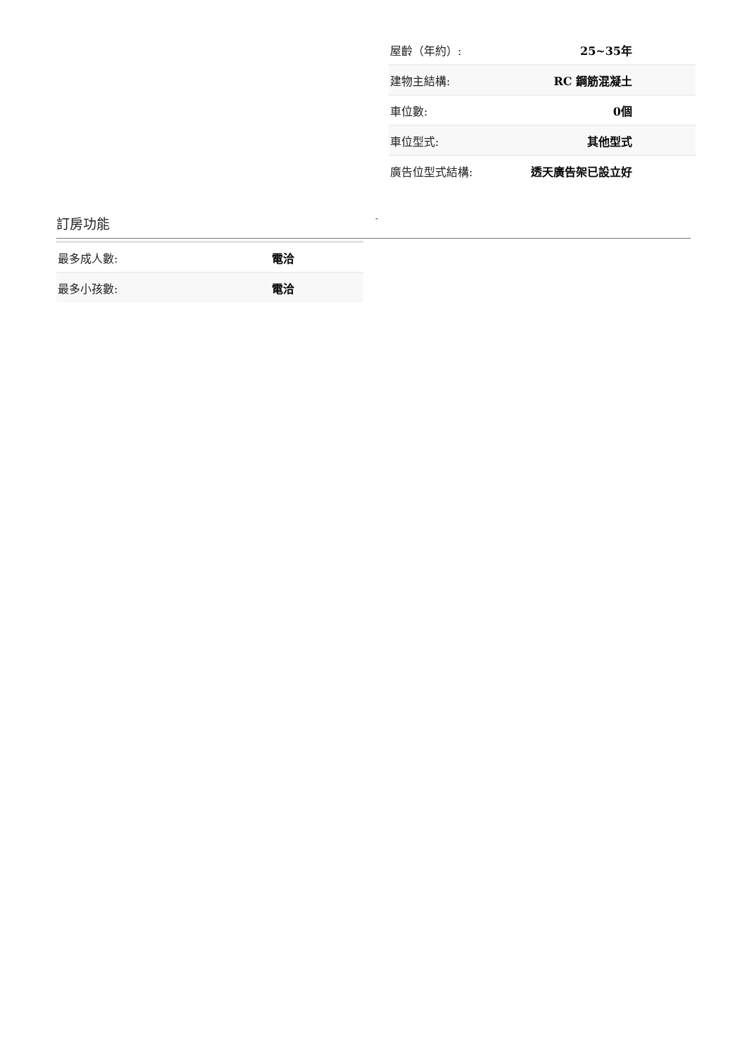| 屋齡（年約）: | 25~35年 |
| 建物主結構: | RC 鋼筋混凝土 |
| 車位數: | 0個 |
| 車位型式: | 其他型式 |
| 廣告位型式結構: | 透天廣告架已設立好 |
訂房功能 -
| 最多成人數: | 電洽 |
| 最多小孩數: | 電洽 |